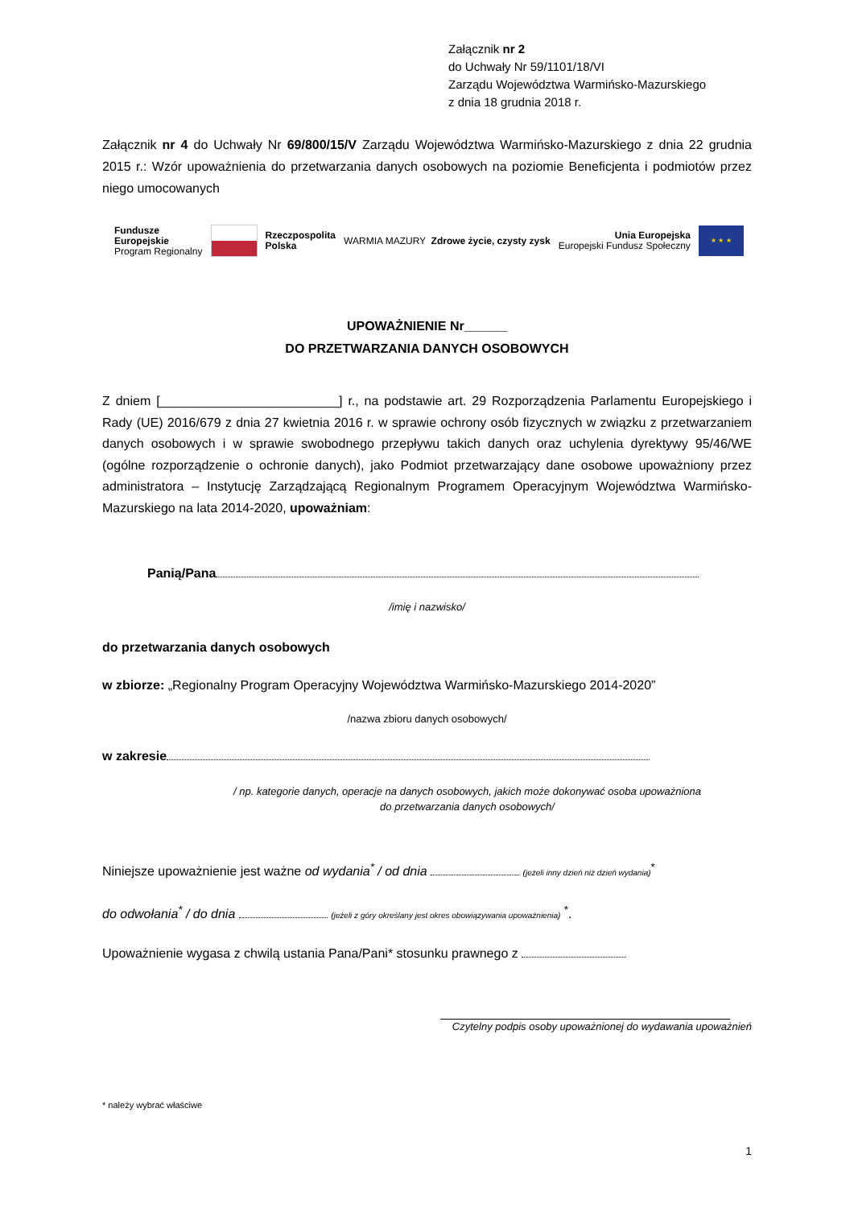Załącznik nr 2
do Uchwały Nr 59/1101/18/VI
Zarządu Województwa Warmińsko-Mazurskiego
z dnia 18 grudnia 2018 r.
Załącznik nr 4 do Uchwały Nr 69/800/15/V Zarządu Województwa Warmińsko-Mazurskiego z dnia 22 grudnia 2015 r.: Wzór upoważnienia do przetwarzania danych osobowych na poziomie Beneficjenta i podmiotów przez niego umocowanych
Fundusze
Europejskie
Program Regionalny
Rzeczpospolita
Polska
WARMIA MAZURY Zdrowe życie, czysty zysk
Unia Europejska
Europejski Fundusz Społeczny
★ ★ ★
UPOWAŻNIENIE Nr______
DO PRZETWARZANIA DANYCH OSOBOWYCH
Z dniem [_________________________] r., na podstawie art. 29 Rozporządzenia Parlamentu Europejskiego i Rady (UE) 2016/679 z dnia 27 kwietnia 2016 r. w sprawie ochrony osób fizycznych w związku z przetwarzaniem danych osobowych i w sprawie swobodnego przepływu takich danych oraz uchylenia dyrektywy 95/46/WE (ogólne rozporządzenie o ochronie danych), jako Podmiot przetwarzający dane osobowe upoważniony przez administratora – Instytucję Zarządzającą Regionalnym Programem Operacyjnym Województwa Warmińsko-Mazurskiego na lata 2014-2020, upoważniam:
Panią/Pana
/imię i nazwisko/
do przetwarzania danych osobowych
w zbiorze: „Regionalny Program Operacyjny Województwa Warmińsko-Mazurskiego 2014-2020”
/nazwa zbioru danych osobowych/
w zakresie
/ np. kategorie danych, operacje na danych osobowych, jakich może dokonywać osoba upoważniona
do przetwarzania danych osobowych/
Niniejsze upoważnienie jest ważne od wydania<sup>*</sup> / od dnia (jeżeli inny dzień niż dzień wydania)<sup>*</sup>
do odwołania<sup>*</sup> / do dnia (jeżeli z góry określany jest okres obowiązywania upoważnienia) <sup>*</sup>.
Upoważnienie wygasa z chwilą ustania Pana/Pani* stosunku prawnego z
Czytelny podpis osoby upoważnionej do wydawania upoważnień
* należy wybrać właściwe
1